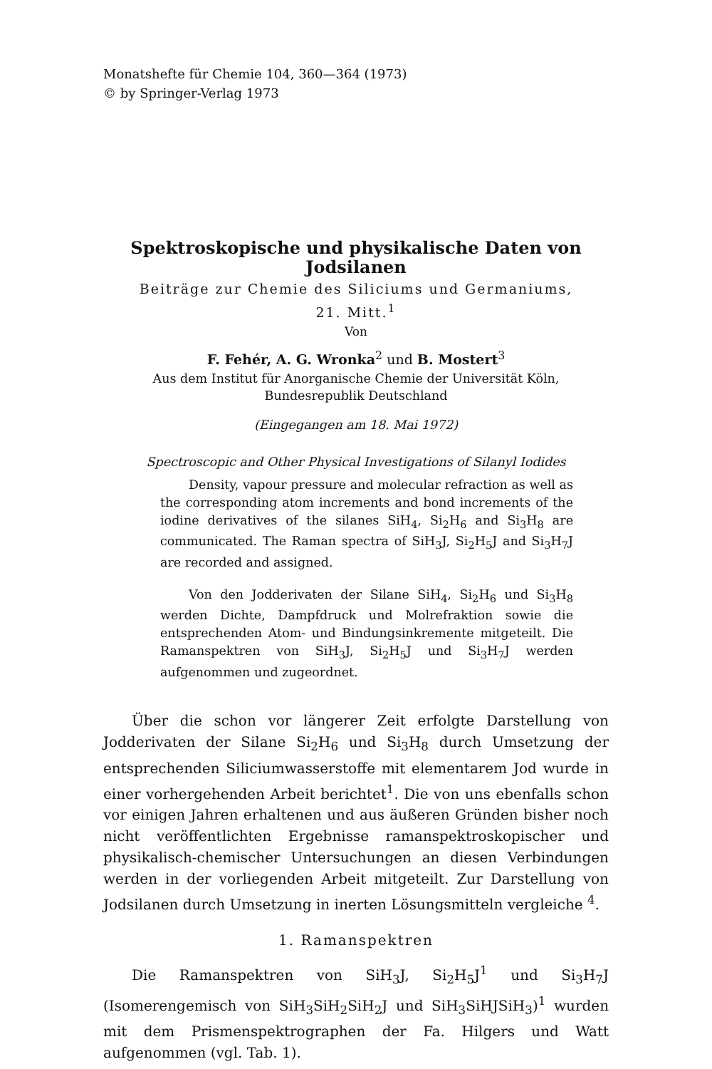Monatshefte für Chemie 104, 360—364 (1973)
© by Springer-Verlag 1973
Spektroskopische und physikalische Daten von Jodsilanen
Beiträge zur Chemie des Siliciums und Germaniums,
21. Mitt.<sup>1</sup>
Von
F. Fehér, A. G. Wronka<sup>2</sup> und B. Mostert<sup>3</sup>
Aus dem Institut für Anorganische Chemie der Universität Köln,
Bundesrepublik Deutschland
(Eingegangen am 18. Mai 1972)
Spectroscopic and Other Physical Investigations of Silanyl Iodides
Density, vapour pressure and molecular refraction as well as the corresponding atom increments and bond increments of the iodine derivatives of the silanes SiH<sub>4</sub>, Si<sub>2</sub>H<sub>6</sub> and Si<sub>3</sub>H<sub>8</sub> are communicated. The Raman spectra of SiH<sub>3</sub>J, Si<sub>2</sub>H<sub>5</sub>J and Si<sub>3</sub>H<sub>7</sub>J are recorded and assigned.
Von den Jodderivaten der Silane SiH<sub>4</sub>, Si<sub>2</sub>H<sub>6</sub> und Si<sub>3</sub>H<sub>8</sub> werden Dichte, Dampfdruck und Molrefraktion sowie die entsprechenden Atom- und Bindungsinkremente mitgeteilt. Die Ramanspektren von SiH<sub>3</sub>J, Si<sub>2</sub>H<sub>5</sub>J und Si<sub>3</sub>H<sub>7</sub>J werden aufgenommen und zugeordnet.
Über die schon vor längerer Zeit erfolgte Darstellung von Jodderivaten der Silane Si<sub>2</sub>H<sub>6</sub> und Si<sub>3</sub>H<sub>8</sub> durch Umsetzung der entsprechenden Siliciumwasserstoffe mit elementarem Jod wurde in einer vorhergehenden Arbeit berichtet<sup>1</sup>. Die von uns ebenfalls schon vor einigen Jahren erhaltenen und aus äußeren Gründen bisher noch nicht veröffentlichten Ergebnisse ramanspektroskopischer und physikalisch-chemischer Untersuchungen an diesen Verbindungen werden in der vorliegenden Arbeit mitgeteilt. Zur Darstellung von Jodsilanen durch Umsetzung in inerten Lösungsmitteln vergleiche <sup>4</sup>.
1. Ramanspektren
Die Ramanspektren von SiH<sub>3</sub>J, Si<sub>2</sub>H<sub>5</sub>J<sup>1</sup> und Si<sub>3</sub>H<sub>7</sub>J (Isomerengemisch von SiH<sub>3</sub>SiH<sub>2</sub>SiH<sub>2</sub>J und SiH<sub>3</sub>SiHJSiH<sub>3</sub>)<sup>1</sup> wurden mit dem Prismenspektrographen der Fa. Hilgers und Watt aufgenommen (vgl. Tab. 1).